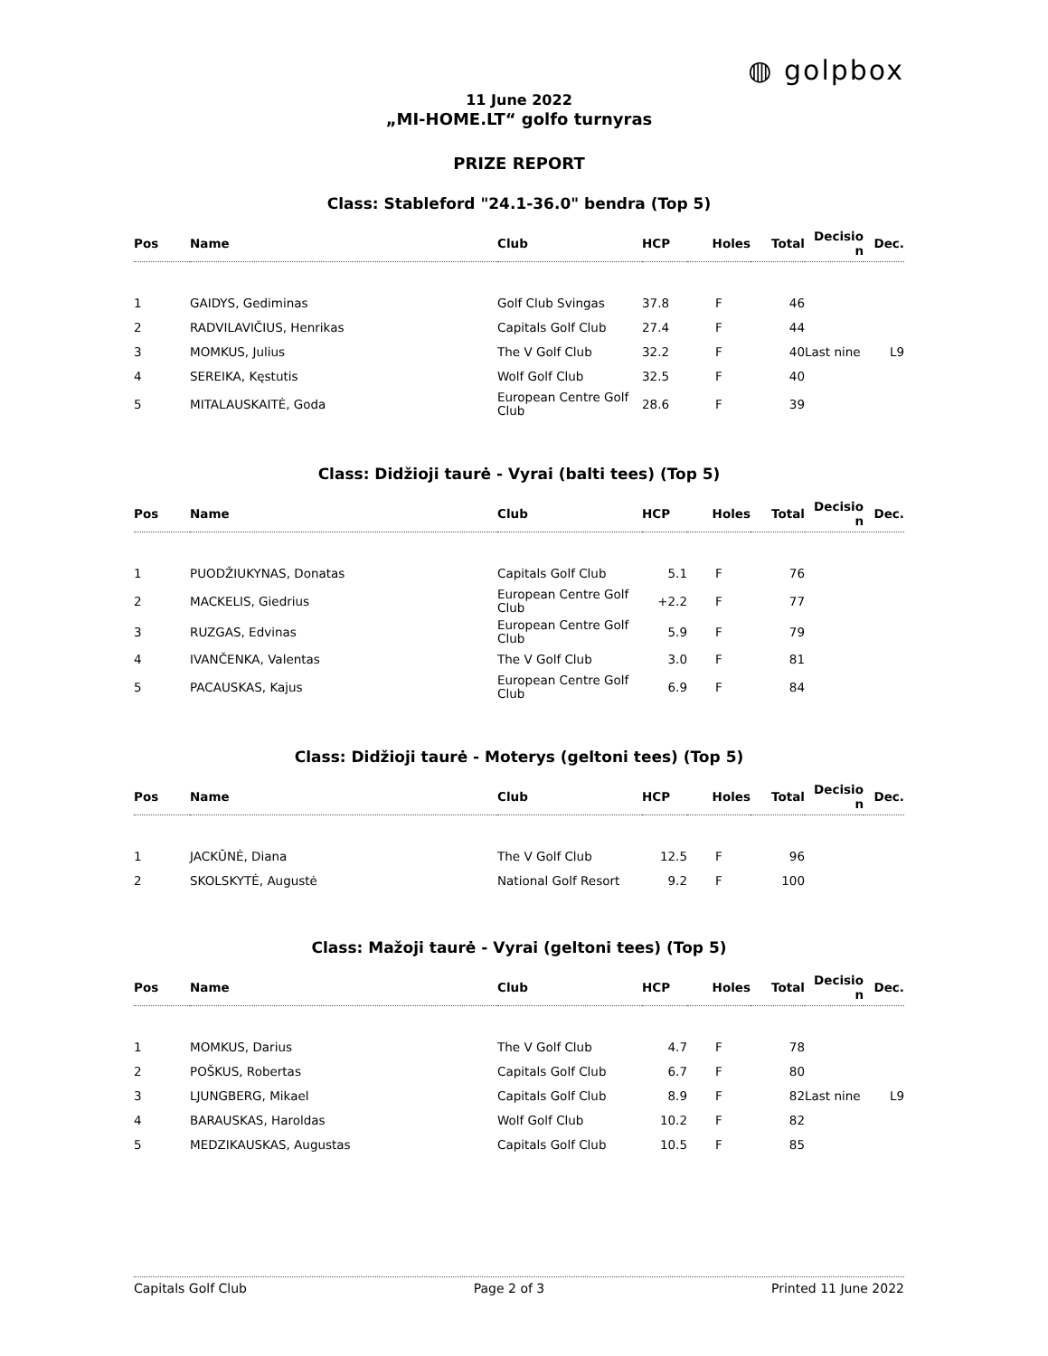◍ golpbox
11 June 2022
„MI-HOME.LT“ golfo turnyras
PRIZE REPORT
Class: Stableford "24.1-36.0" bendra (Top 5)
| Pos | Name | Club | HCP | Holes | Total | Decisio n | Dec. |
| --- | --- | --- | --- | --- | --- | --- | --- |
| 1 | GAIDYS, Gediminas | Golf Club Svingas | 37.8 | F | 46 | | |
| 2 | RADVILAVIČIUS, Henrikas | Capitals Golf Club | 27.4 | F | 44 | | |
| 3 | MOMKUS, Julius | The V Golf Club | 32.2 | F | 40 | Last nine | L9 |
| 4 | SEREIKA, Kęstutis | Wolf Golf Club | 32.5 | F | 40 | | |
| 5 | MITALAUSKAITĖ, Goda | European Centre Golf Club | 28.6 | F | 39 | | |
Class: Didžioji taurė - Vyrai (balti tees) (Top 5)
| Pos | Name | Club | HCP | Holes | Total | Decisio n | Dec. |
| --- | --- | --- | --- | --- | --- | --- | --- |
| 1 | PUODŽIUKYNAS, Donatas | Capitals Golf Club | 5.1 | F | 76 | | |
| 2 | MACKELIS, Giedrius | European Centre Golf Club | +2.2 | F | 77 | | |
| 3 | RUZGAS, Edvinas | European Centre Golf Club | 5.9 | F | 79 | | |
| 4 | IVANČENKA, Valentas | The V Golf Club | 3.0 | F | 81 | | |
| 5 | PACAUSKAS, Kajus | European Centre Golf Club | 6.9 | F | 84 | | |
Class: Didžioji taurė - Moterys (geltoni tees) (Top 5)
| Pos | Name | Club | HCP | Holes | Total | Decisio n | Dec. |
| --- | --- | --- | --- | --- | --- | --- | --- |
| 1 | JACKŪNĖ, Diana | The V Golf Club | 12.5 | F | 96 | | |
| 2 | SKOLSKYTĖ, Augustė | National Golf Resort | 9.2 | F | 100 | | |
Class: Mažoji taurė - Vyrai (geltoni tees) (Top 5)
| Pos | Name | Club | HCP | Holes | Total | Decisio n | Dec. |
| --- | --- | --- | --- | --- | --- | --- | --- |
| 1 | MOMKUS, Darius | The V Golf Club | 4.7 | F | 78 | | |
| 2 | POŠKUS, Robertas | Capitals Golf Club | 6.7 | F | 80 | | |
| 3 | LJUNGBERG, Mikael | Capitals Golf Club | 8.9 | F | 82 | Last nine | L9 |
| 4 | BARAUSKAS, Haroldas | Wolf Golf Club | 10.2 | F | 82 | | |
| 5 | MEDZIKAUSKAS, Augustas | Capitals Golf Club | 10.5 | F | 85 | | |
Capitals Golf Club Page 2 of 3 Printed 11 June 2022